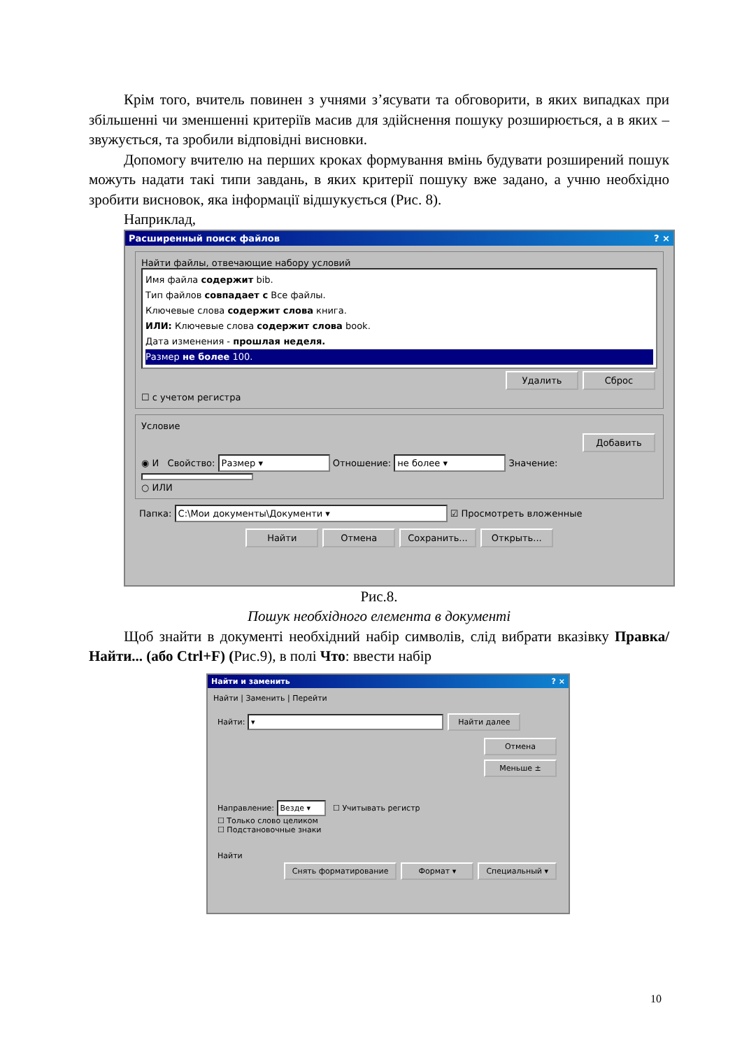Крім того, вчитель повинен з учнями з’ясувати та обговорити, в яких випадках при збільшенні чи зменшенні критеріїв масив для здійснення пошуку розширюється, а в яких – звужується, та зробили відповідні висновки.
Допомогу вчителю на перших кроках формування вмінь будувати розширений пошук можуть надати такі типи завдань, в яких критерії пошуку вже задано, а учню необхідно зробити висновок, яка інформації відшукується (Рис. 8).
Наприклад,
Расширенный поиск файлов? ×
Найти файлы, отвечающие набору условий
Имя файла содержит bib.
Тип файлов совпадает с Все файлы.
Ключевые слова содержит слова книга.
ИЛИ: Ключевые слова содержит слова book.
Дата изменения - прошлая неделя.
Размер не более 100.
Удалить Сброс
☐ с учетом регистра
Условие
Добавить
◉ И Свойство: Размер ▾ Отношение: не более ▾ Значение:
○ ИЛИ
Папка: C:\Мои документы\Документи ▾ ☑ Просмотреть вложенные
Найти Отмена Сохранить... Открыть...
Рис.8.
Пошук необхідного елемента в документі
Щоб знайти в документі необхідний набір символів, слід вибрати вказівку Правка/Найти... (або Ctrl+F) (Рис.9), в полі Что: ввести набір
Найти и заменить? ×
Найти | Заменить | Перейти
Найти: ▾ Найти далее
Отмена
Меньше ±
Направление: Везде ▾ ☐ Учитывать регистр
☐ Только слово целиком
☐ Подстановочные знаки
Найти
Снять форматирование Формат ▾ Специальный ▾
10